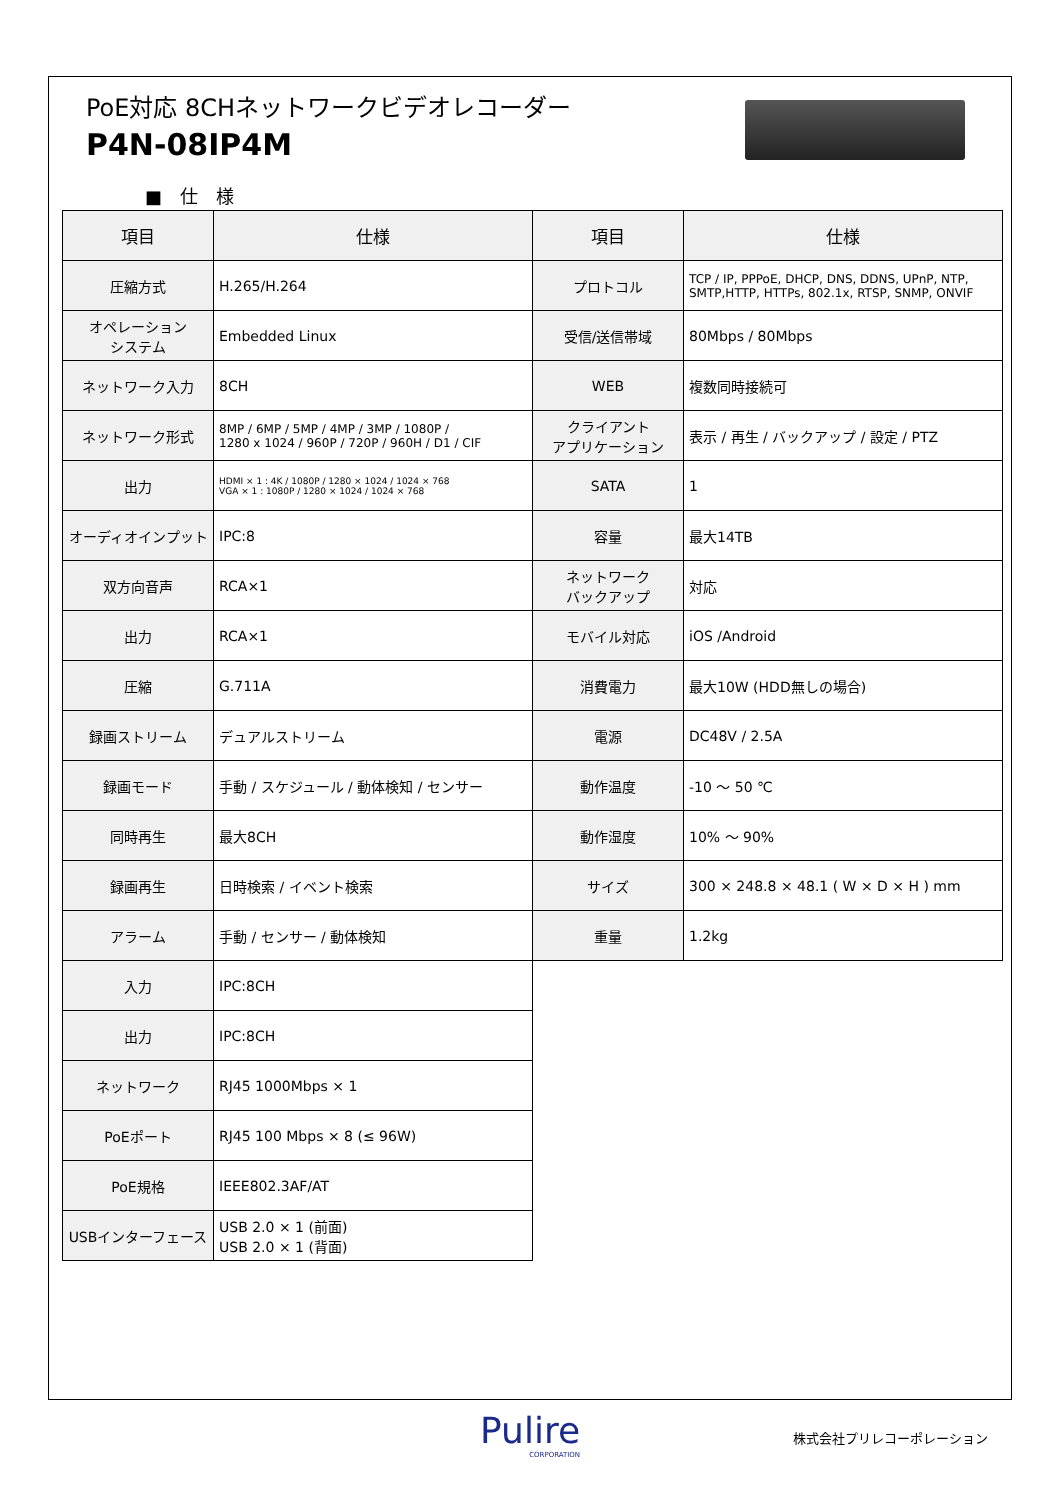PoE対応 8CHネットワークビデオレコーダー
P4N-08IP4M
■　仕　様
| 項目 | 仕様 | 項目 | 仕様 |
| --- | --- | --- | --- |
| 圧縮方式 | H.265/H.264 | プロトコル | TCP / IP, PPPoE, DHCP, DNS, DDNS, UPnP, NTP, SMTP,HTTP, HTTPs, 802.1x, RTSP, SNMP, ONVIF |
| オペレーション システム | Embedded Linux | 受信/送信帯域 | 80Mbps / 80Mbps |
| ネットワーク入力 | 8CH | WEB | 複数同時接続可 |
| ネットワーク形式 | 8MP / 6MP / 5MP / 4MP / 3MP / 1080P / 1280 x 1024 / 960P / 720P / 960H / D1 / CIF | クライアント アプリケーション | 表示 / 再生 / バックアップ / 設定 / PTZ |
| 出力 | HDMI × 1 : 4K / 1080P / 1280 × 1024 / 1024 × 768 VGA × 1 : 1080P / 1280 × 1024 / 1024 × 768 | SATA | 1 |
| オーディオインプット | IPC:8 | 容量 | 最大14TB |
| 双方向音声 | RCA×1 | ネットワーク バックアップ | 対応 |
| 出力 | RCA×1 | モバイル対応 | iOS /Android |
| 圧縮 | G.711A | 消費電力 | 最大10W (HDD無しの場合) |
| 録画ストリーム | デュアルストリーム | 電源 | DC48V / 2.5A |
| 録画モード | 手動 / スケジュール / 動体検知 / センサー | 動作温度 | -10 ～ 50 ℃ |
| 同時再生 | 最大8CH | 動作湿度 | 10% ～ 90% |
| 録画再生 | 日時検索 / イベント検索 | サイズ | 300 × 248.8 × 48.1 ( W × D × H ) mm |
| アラーム | 手動 / センサー / 動体検知 | 重量 | 1.2kg |
| 入力 | IPC:8CH | | |
| 出力 | IPC:8CH | | |
| ネットワーク | RJ45 1000Mbps × 1 | | |
| PoEポート | RJ45 100 Mbps × 8 (≤ 96W) | | |
| PoE規格 | IEEE802.3AF/AT | | |
| USBインターフェース | USB 2.0 × 1 (前面) USB 2.0 × 1 (背面) | | |
Pulire
CORPORATION
株式会社プリレコーポレーション